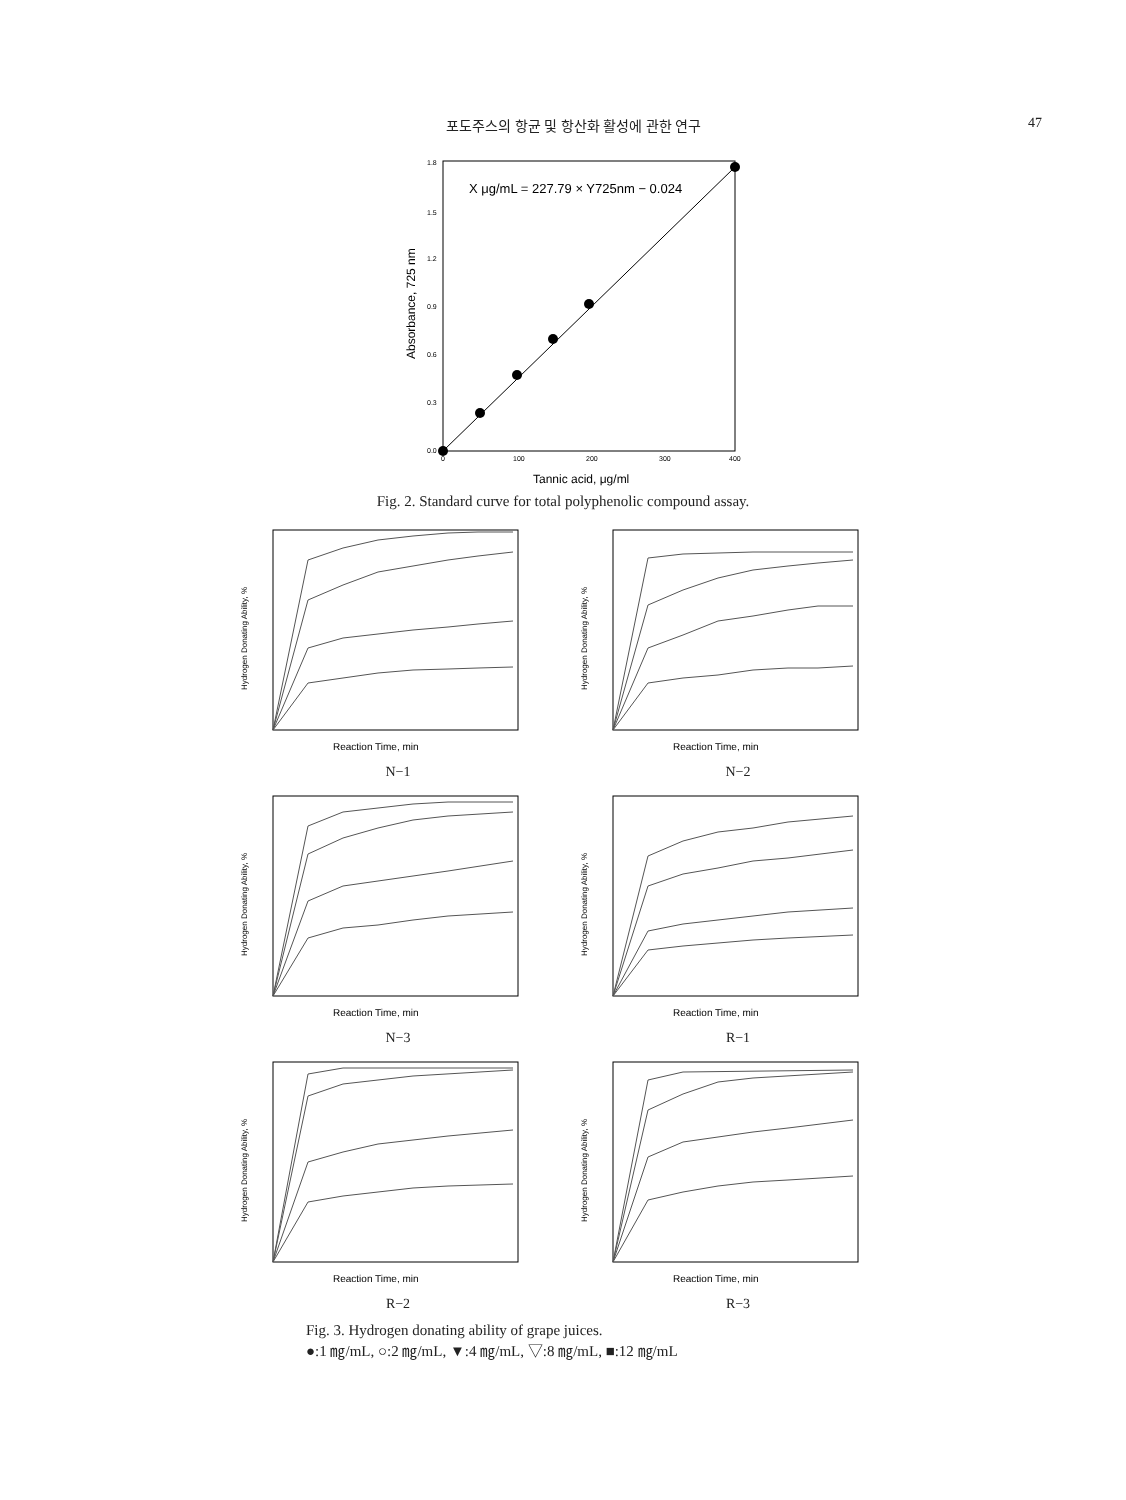포도주스의 항균 및 항산화 활성에 관한 연구 47
X μg/mL = 227.79 × Y725nm − 0.024
1.8
1.5
1.2
0.9
0.6
0.3
0.0
0
100
200
300
400
Tannic acid, μg/ml
Absorbance, 725 nm
Fig. 2. Standard curve for total polyphenolic compound assay.
Reaction Time, min
Hydrogen Donating Ability, %
N−1
Reaction Time, min
Hydrogen Donating Ability, %
N−2
Reaction Time, min
Hydrogen Donating Ability, %
N−3
Reaction Time, min
Hydrogen Donating Ability, %
R−1
Reaction Time, min
Hydrogen Donating Ability, %
R−2
Reaction Time, min
Hydrogen Donating Ability, %
R−3
Fig. 3. Hydrogen donating ability of grape juices.
●:1 ㎎/mL, ○:2 ㎎/mL, ▼:4 ㎎/mL, ▽:8 ㎎/mL, ■:12 ㎎/mL